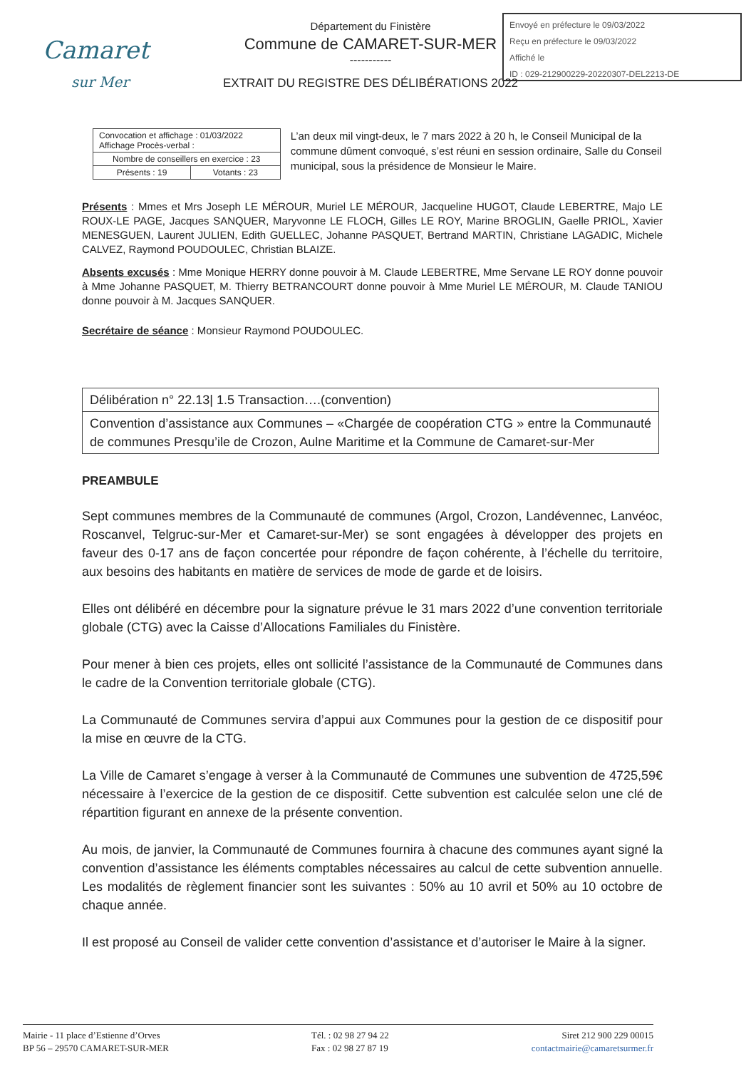Camaret
sur Mer
Département du Finistère
Commune de CAMARET-SUR-MER
-----------
EXTRAIT DU REGISTRE DES DÉLIBÉRATIONS 2022
Envoyé en préfecture le 09/03/2022
Reçu en préfecture le 09/03/2022
Affiché le
ID : 029-212900229-20220307-DEL2213-DE
| Convocation et affichage : 01/03/2022 Affichage Procès-verbal : | |
| Nombre de conseillers en exercice : 23 | |
| Présents : 19 | Votants : 23 |
L’an deux mil vingt-deux, le 7 mars 2022 à 20 h, le Conseil Municipal de la commune dûment convoqué, s’est réuni en session ordinaire, Salle du Conseil municipal, sous la présidence de Monsieur le Maire.
Présents : Mmes et Mrs Joseph LE MÉROUR, Muriel LE MÉROUR, Jacqueline HUGOT, Claude LEBERTRE, Majo LE ROUX-LE PAGE, Jacques SANQUER, Maryvonne LE FLOCH, Gilles LE ROY, Marine BROGLIN, Gaelle PRIOL, Xavier MENESGUEN, Laurent JULIEN, Edith GUELLEC, Johanne PASQUET, Bertrand MARTIN, Christiane LAGADIC, Michele CALVEZ, Raymond POUDOULEC, Christian BLAIZE.
Absents excusés : Mme Monique HERRY donne pouvoir à M. Claude LEBERTRE, Mme Servane LE ROY donne pouvoir à Mme Johanne PASQUET, M. Thierry BETRANCOURT donne pouvoir à Mme Muriel LE MÉROUR, M. Claude TANIOU donne pouvoir à M. Jacques SANQUER.
Secrétaire de séance : Monsieur Raymond POUDOULEC.
| Délibération n° 22.13/ 1.5 Transaction….(convention) |
| Convention d’assistance aux Communes – «Chargée de coopération CTG » entre la Communauté de communes Presqu’ile de Crozon, Aulne Maritime et la Commune de Camaret-sur-Mer |
PREAMBULE
Sept communes membres de la Communauté de communes (Argol, Crozon, Landévennec, Lanvéoc, Roscanvel, Telgruc-sur-Mer et Camaret-sur-Mer) se sont engagées à développer des projets en faveur des 0-17 ans de façon concertée pour répondre de façon cohérente, à l’échelle du territoire, aux besoins des habitants en matière de services de mode de garde et de loisirs.
Elles ont délibéré en décembre pour la signature prévue le 31 mars 2022 d’une convention territoriale globale (CTG) avec la Caisse d’Allocations Familiales du Finistère.
Pour mener à bien ces projets, elles ont sollicité l’assistance de la Communauté de Communes dans le cadre de la Convention territoriale globale (CTG).
La Communauté de Communes servira d’appui aux Communes pour la gestion de ce dispositif pour la mise en œuvre de la CTG.
La Ville de Camaret s’engage à verser à la Communauté de Communes une subvention de 4725,59€ nécessaire à l’exercice de la gestion de ce dispositif. Cette subvention est calculée selon une clé de répartition figurant en annexe de la présente convention.
Au mois, de janvier, la Communauté de Communes fournira à chacune des communes ayant signé la convention d’assistance les éléments comptables nécessaires au calcul de cette subvention annuelle. Les modalités de règlement financier sont les suivantes : 50% au 10 avril et 50% au 10 octobre de chaque année.
Il est proposé au Conseil de valider cette convention d’assistance et d’autoriser le Maire à la signer.
Mairie - 11 place d’Estienne d’Orves
BP 56 – 29570 CAMARET-SUR-MER
Tél. : 02 98 27 94 22
Fax : 02 98 27 87 19
Siret 212 900 229 00015
contactmairie@camaretsurmer.fr